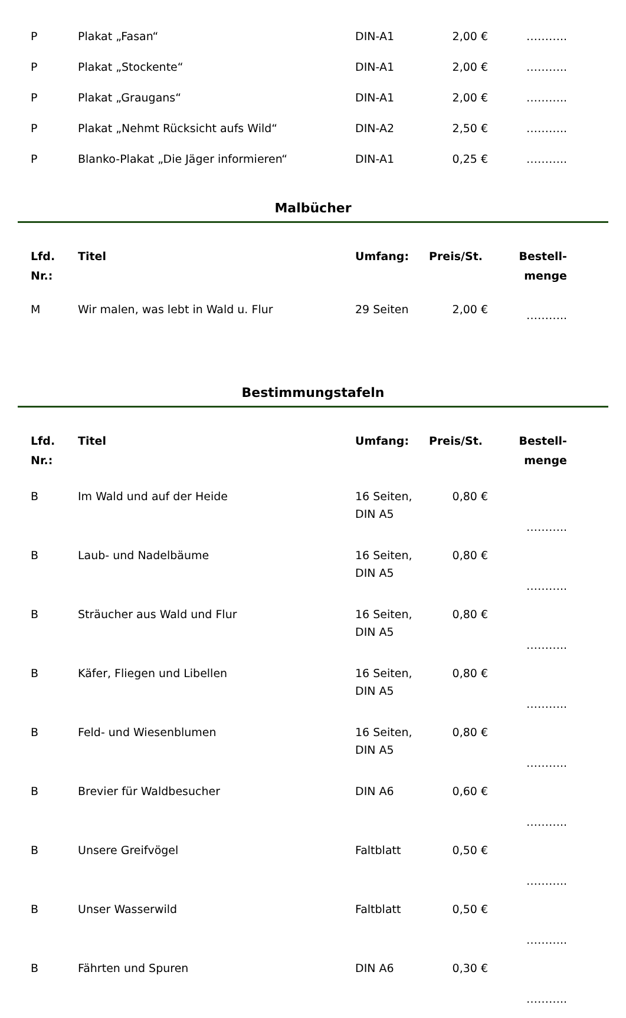| P | Plakat „Fasan“ | DIN-A1 | 2,00 € | ……….. |
| P | Plakat „Stockente“ | DIN-A1 | 2,00 € | ……….. |
| P | Plakat „Graugans“ | DIN-A1 | 2,00 € | ……….. |
| P | Plakat „Nehmt Rücksicht aufs Wild“ | DIN-A2 | 2,50 € | ……….. |
| P | Blanko-Plakat „Die Jäger informieren“ | DIN-A1 | 0,25 € | ……….. |
Malbücher
| Lfd. Nr.: | Titel | Umfang: | Preis/St. | Bestell- menge |
| --- | --- | --- | --- | --- |
| M | Wir malen, was lebt in Wald u. Flur | 29 Seiten | 2,00 € | ……….. |
Bestimmungstafeln
| Lfd. Nr.: | Titel | Umfang: | Preis/St. | Bestell- menge |
| --- | --- | --- | --- | --- |
| B | Im Wald und auf der Heide | 16 Seiten, DIN A5 | 0,80 € | ……….. |
| B | Laub- und Nadelbäume | 16 Seiten, DIN A5 | 0,80 € | ……….. |
| B | Sträucher aus Wald und Flur | 16 Seiten, DIN A5 | 0,80 € | ……….. |
| B | Käfer, Fliegen und Libellen | 16 Seiten, DIN A5 | 0,80 € | ……….. |
| B | Feld- und Wiesenblumen | 16 Seiten, DIN A5 | 0,80 € | ……….. |
| B | Brevier für Waldbesucher | DIN A6 | 0,60 € | ……….. |
| B | Unsere Greifvögel | Faltblatt | 0,50 € | ……….. |
| B | Unser Wasserwild | Faltblatt | 0,50 € | ……….. |
| B | Fährten und Spuren | DIN A6 | 0,30 € | ……….. |